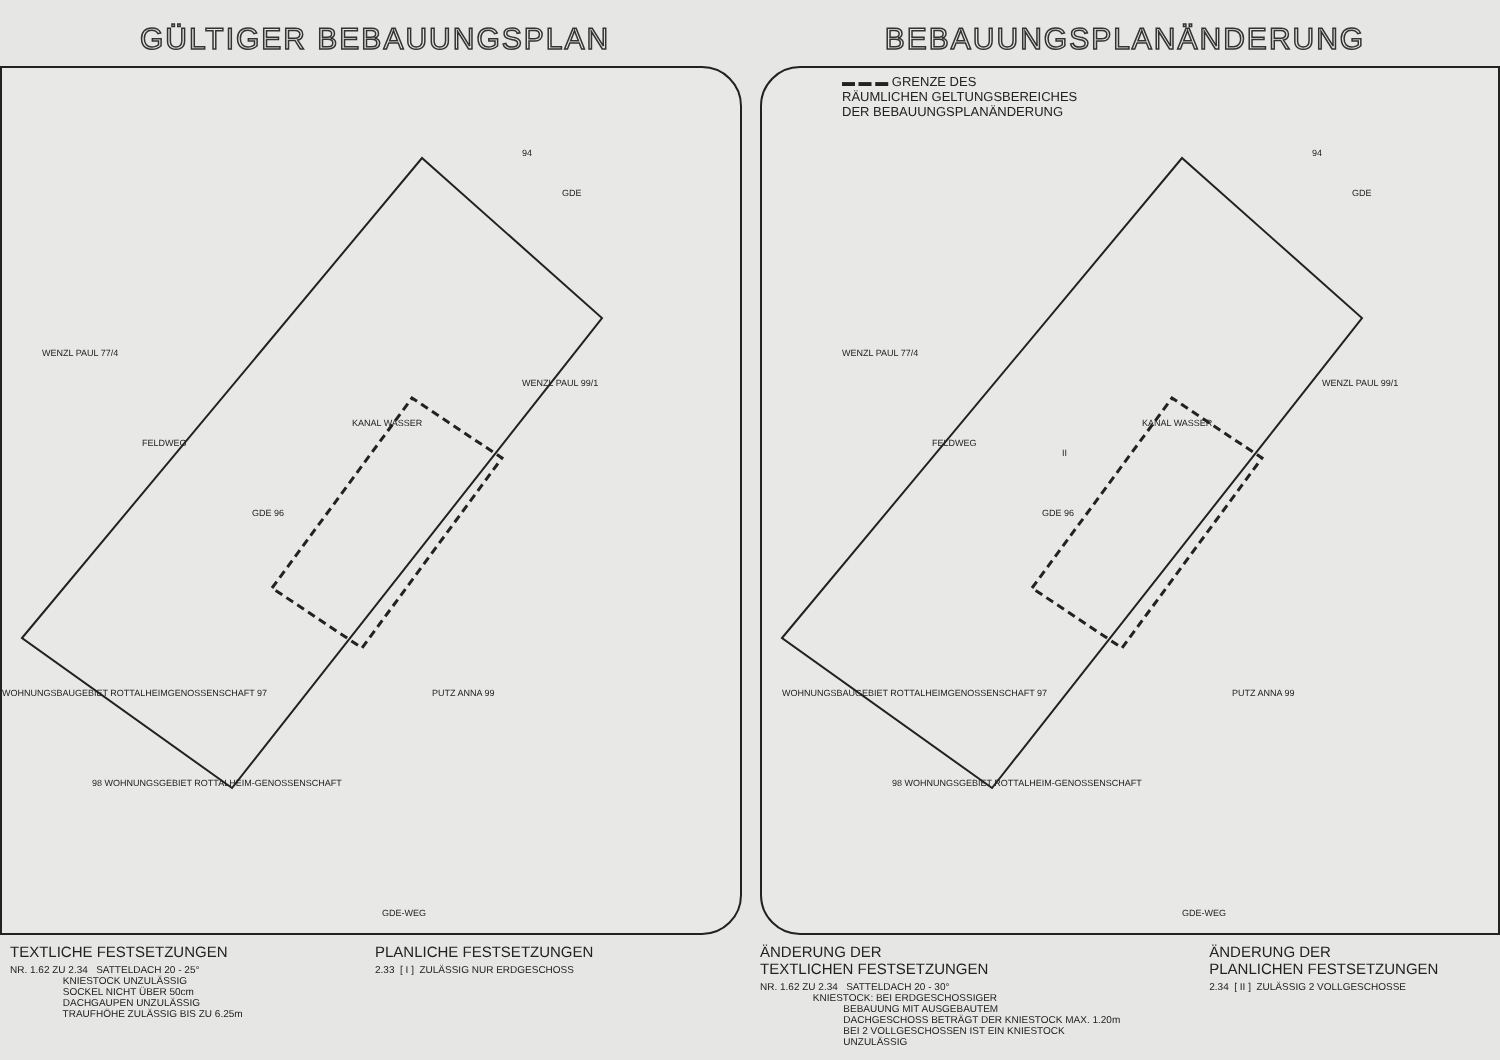GÜLTIGER BEBAUUNGSPLAN
WENZL PAUL 77/4
WENZL PAUL 99/1
GDE
94
GDE 96
FELDWEG
KANAL WASSER
PUTZ ANNA 99 WOHNUNGSBAUGEBIET ROTTALHEIMGENOSSENSCHAFT 97
98 WOHNUNGSGEBIET ROTTALHEIM-GENOSSENSCHAFT
GDE-WEG
TEXTLICHE FESTSETZUNGEN
NR. 1.62 ZU 2.34   SATTELDACH 20 - 25°
                   KNIESTOCK UNZULÄSSIG
                   SOCKEL NICHT ÜBER 50cm
                   DACHGAUPEN UNZULÄSSIG
                   TRAUFHÖHE ZULÄSSIG BIS ZU 6.25m
PLANLICHE FESTSETZUNGEN
2.33  [ I ]  ZULÄSSIG NUR ERDGESCHOSS
BEBAUUNGSPLANÄNDERUNG
▬ ▬ ▬ GRENZE DES
RÄUMLICHEN GELTUNGSBEREICHES
DER BEBAUUNGSPLANÄNDERUNG
WENZL PAUL 77/4
WENZL PAUL 99/1
GDE
94
II
GDE 96
FELDWEG
KANAL WASSER
PUTZ ANNA 99 WOHNUNGSBAUGEBIET ROTTALHEIMGENOSSENSCHAFT 97
98 WOHNUNGSGEBIET ROTTALHEIM-GENOSSENSCHAFT
GDE-WEG
ÄNDERUNG DER
TEXTLICHEN FESTSETZUNGEN
NR. 1.62 ZU 2.34   SATTELDACH 20 - 30°
                   KNIESTOCK: BEI ERDGESCHOSSIGER
                              BEBAUUNG MIT AUSGEBAUTEM
                              DACHGESCHOSS BETRÄGT DER KNIESTOCK MAX. 1.20m
                              BEI 2 VOLLGESCHOSSEN IST EIN KNIESTOCK
                              UNZULÄSSIG
ÄNDERUNG DER
PLANLICHEN FESTSETZUNGEN
2.34  [ II ]  ZULÄSSIG 2 VOLLGESCHOSSE